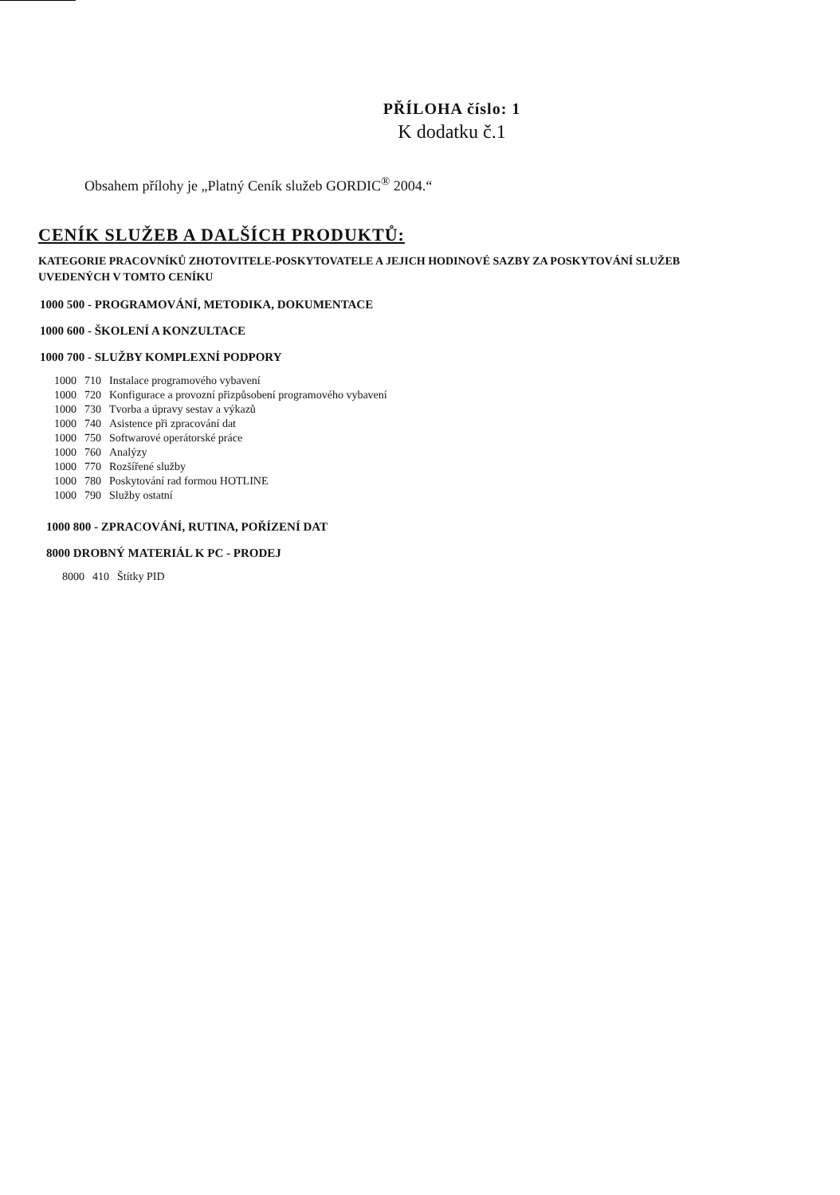PŘÍLOHA číslo: 1
K dodatku č.1
Obsahem přílohy je „Platný Ceník služeb GORDIC<sup>®</sup> 2004.“
CENÍK SLUŽEB A DALŠÍCH PRODUKTŮ:
KATEGORIE PRACOVNÍKŮ ZHOTOVITELE-POSKYTOVATELE A JEJICH HODINOVÉ SAZBY ZA POSKYTOVÁNÍ SLUŽEB UVEDENÝCH V TOMTO CENÍKU
1000 500 - PROGRAMOVÁNÍ, METODIKA, DOKUMENTACE
1000 600 - ŠKOLENÍ A KONZULTACE
1000 700 - SLUŽBY KOMPLEXNÍ PODPORY
| 1000 | 710 | Instalace programového vybavení |
| 1000 | 720 | Konfigurace a provozní přizpůsobení programového vybavení |
| 1000 | 730 | Tvorba a úpravy sestav a výkazů |
| 1000 | 740 | Asistence při zpracování dat |
| 1000 | 750 | Softwarové operátorské práce |
| 1000 | 760 | Analýzy |
| 1000 | 770 | Rozšířené služby |
| 1000 | 780 | Poskytování rad formou HOTLINE |
| 1000 | 790 | Služby ostatní |
1000 800 - ZPRACOVÁNÍ, RUTINA, POŘÍZENÍ DAT
8000 DROBNÝ MATERIÁL K PC - PRODEJ
| 8000 | 410 | Štítky PID |